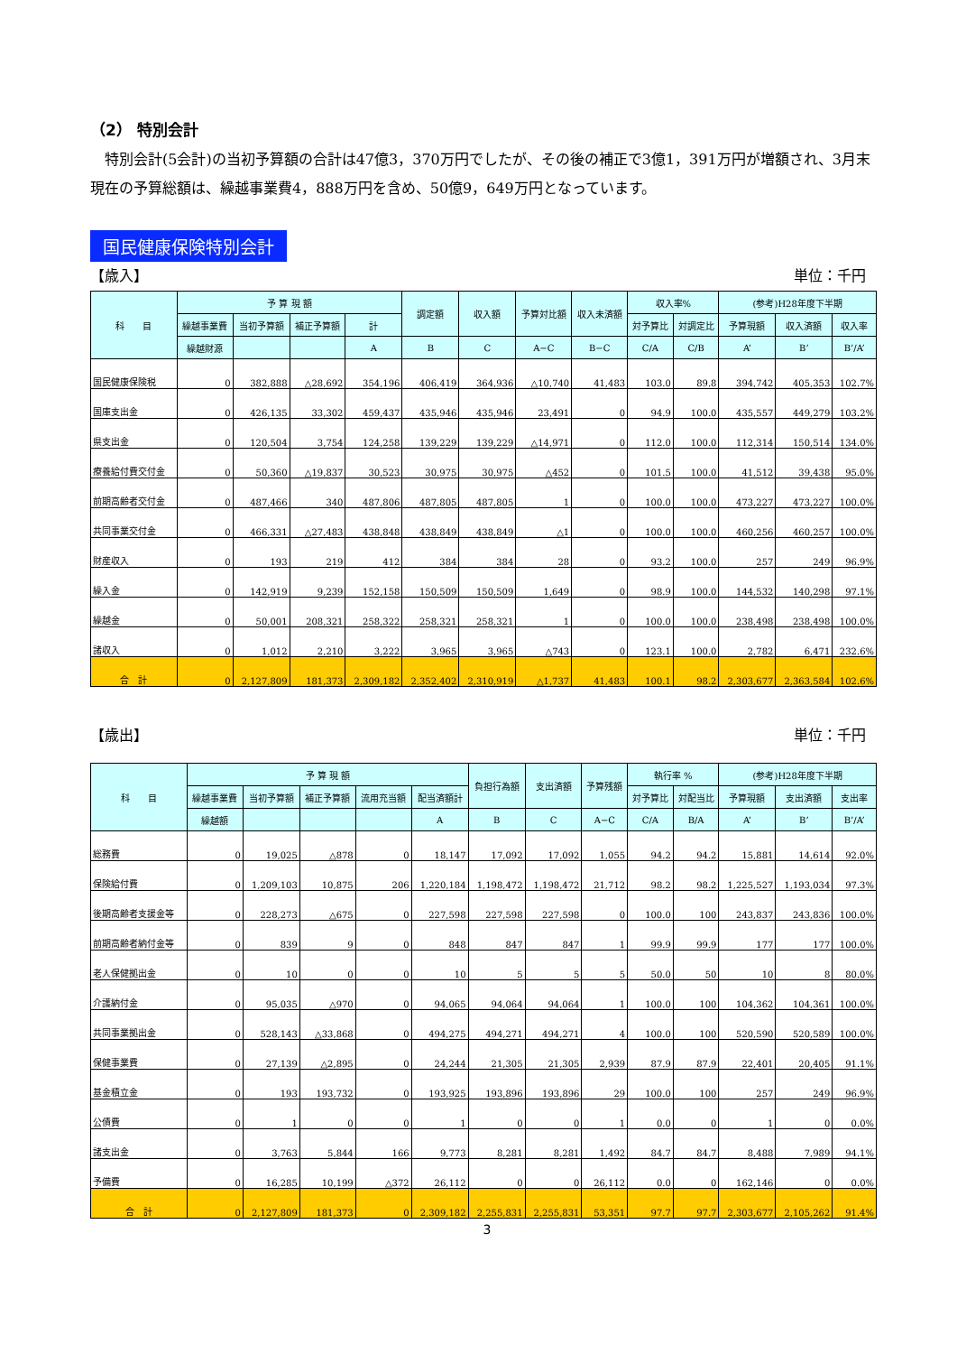（2） 特別会計
特別会計(5会計)の当初予算額の合計は47億3，370万円でしたが、その後の補正で3億1，391万円が増額され、3月末現在の予算総額は、繰越事業費4，888万円を含め、50億9，649万円となっています。
国民健康保険特別会計
【歳入】 単位：千円
| 科 目 | 予 算 現 額 | | | | 調定額 | 収入額 | 予算対比額 | 収入未済額 | 収入率% | | (参考)H28年度下半期 | | |
| --- | --- | --- | --- | --- | --- | --- | --- | --- | --- | --- | --- | --- | --- |
| | 繰越事業費 | 当初予算額 | 補正予算額 | 計 | | | | | 対予算比 | 対調定比 | 予算現額 | 収入済額 | 収入率 |
| | 繰越財源 | | | A | B | C | A−C | B−C | C/A | C/B | A’ | B’ | B’/A’ |
| 国民健康保険税 | 0 | 382,888 | △28,692 | 354,196 | 406,419 | 364,936 | △10,740 | 41,483 | 103.0 | 89.8 | 394,742 | 405,353 | 102.7% |
| 国庫支出金 | 0 | 426,135 | 33,302 | 459,437 | 435,946 | 435,946 | 23,491 | 0 | 94.9 | 100.0 | 435,557 | 449,279 | 103.2% |
| 県支出金 | 0 | 120,504 | 3,754 | 124,258 | 139,229 | 139,229 | △14,971 | 0 | 112.0 | 100.0 | 112,314 | 150,514 | 134.0% |
| 療養給付費交付金 | 0 | 50,360 | △19,837 | 30,523 | 30,975 | 30,975 | △452 | 0 | 101.5 | 100.0 | 41,512 | 39,438 | 95.0% |
| 前期高齢者交付金 | 0 | 487,466 | 340 | 487,806 | 487,805 | 487,805 | 1 | 0 | 100.0 | 100.0 | 473,227 | 473,227 | 100.0% |
| 共同事業交付金 | 0 | 466,331 | △27,483 | 438,848 | 438,849 | 438,849 | △1 | 0 | 100.0 | 100.0 | 460,256 | 460,257 | 100.0% |
| 財産収入 | 0 | 193 | 219 | 412 | 384 | 384 | 28 | 0 | 93.2 | 100.0 | 257 | 249 | 96.9% |
| 繰入金 | 0 | 142,919 | 9,239 | 152,158 | 150,509 | 150,509 | 1,649 | 0 | 98.9 | 100.0 | 144,532 | 140,298 | 97.1% |
| 繰越金 | 0 | 50,001 | 208,321 | 258,322 | 258,321 | 258,321 | 1 | 0 | 100.0 | 100.0 | 238,498 | 238,498 | 100.0% |
| 諸収入 | 0 | 1,012 | 2,210 | 3,222 | 3,965 | 3,965 | △743 | 0 | 123.1 | 100.0 | 2,782 | 6,471 | 232.6% |
| 合 計 | 0 | 2,127,809 | 181,373 | 2,309,182 | 2,352,402 | 2,310,919 | △1,737 | 41,483 | 100.1 | 98.2 | 2,303,677 | 2,363,584 | 102.6% |
【歳出】 単位：千円
| 科 目 | 予 算 現 額 | | | | | 負担行為額 | 支出済額 | 予算残額 | 執行率 % | | (参考)H28年度下半期 | | |
| --- | --- | --- | --- | --- | --- | --- | --- | --- | --- | --- | --- | --- | --- |
| | 繰越事業費 | 当初予算額 | 補正予算額 | 流用充当額 | 配当済額計 | | | | 対予算比 | 対配当比 | 予算現額 | 支出済額 | 支出率 |
| | 繰越額 | | | | A | B | C | A−C | C/A | B/A | A’ | B’ | B’/A’ |
| 総務費 | 0 | 19,025 | △878 | 0 | 18,147 | 17,092 | 17,092 | 1,055 | 94.2 | 94.2 | 15,881 | 14,614 | 92.0% |
| 保険給付費 | 0 | 1,209,103 | 10,875 | 206 | 1,220,184 | 1,198,472 | 1,198,472 | 21,712 | 98.2 | 98.2 | 1,225,527 | 1,193,034 | 97.3% |
| 後期高齢者支援金等 | 0 | 228,273 | △675 | 0 | 227,598 | 227,598 | 227,598 | 0 | 100.0 | 100 | 243,837 | 243,836 | 100.0% |
| 前期高齢者納付金等 | 0 | 839 | 9 | 0 | 848 | 847 | 847 | 1 | 99.9 | 99.9 | 177 | 177 | 100.0% |
| 老人保健拠出金 | 0 | 10 | 0 | 0 | 10 | 5 | 5 | 5 | 50.0 | 50 | 10 | 8 | 80.0% |
| 介護納付金 | 0 | 95,035 | △970 | 0 | 94,065 | 94,064 | 94,064 | 1 | 100.0 | 100 | 104,362 | 104,361 | 100.0% |
| 共同事業拠出金 | 0 | 528,143 | △33,868 | 0 | 494,275 | 494,271 | 494,271 | 4 | 100.0 | 100 | 520,590 | 520,589 | 100.0% |
| 保健事業費 | 0 | 27,139 | △2,895 | 0 | 24,244 | 21,305 | 21,305 | 2,939 | 87.9 | 87.9 | 22,401 | 20,405 | 91.1% |
| 基金積立金 | 0 | 193 | 193,732 | 0 | 193,925 | 193,896 | 193,896 | 29 | 100.0 | 100 | 257 | 249 | 96.9% |
| 公債費 | 0 | 1 | 0 | 0 | 1 | 0 | 0 | 1 | 0.0 | 0 | 1 | 0 | 0.0% |
| 諸支出金 | 0 | 3,763 | 5,844 | 166 | 9,773 | 8,281 | 8,281 | 1,492 | 84.7 | 84.7 | 8,488 | 7,989 | 94.1% |
| 予備費 | 0 | 16,285 | 10,199 | △372 | 26,112 | 0 | 0 | 26,112 | 0.0 | 0 | 162,146 | 0 | 0.0% |
| 合 計 | 0 | 2,127,809 | 181,373 | 0 | 2,309,182 | 2,255,831 | 2,255,831 | 53,351 | 97.7 | 97.7 | 2,303,677 | 2,105,262 | 91.4% |
3